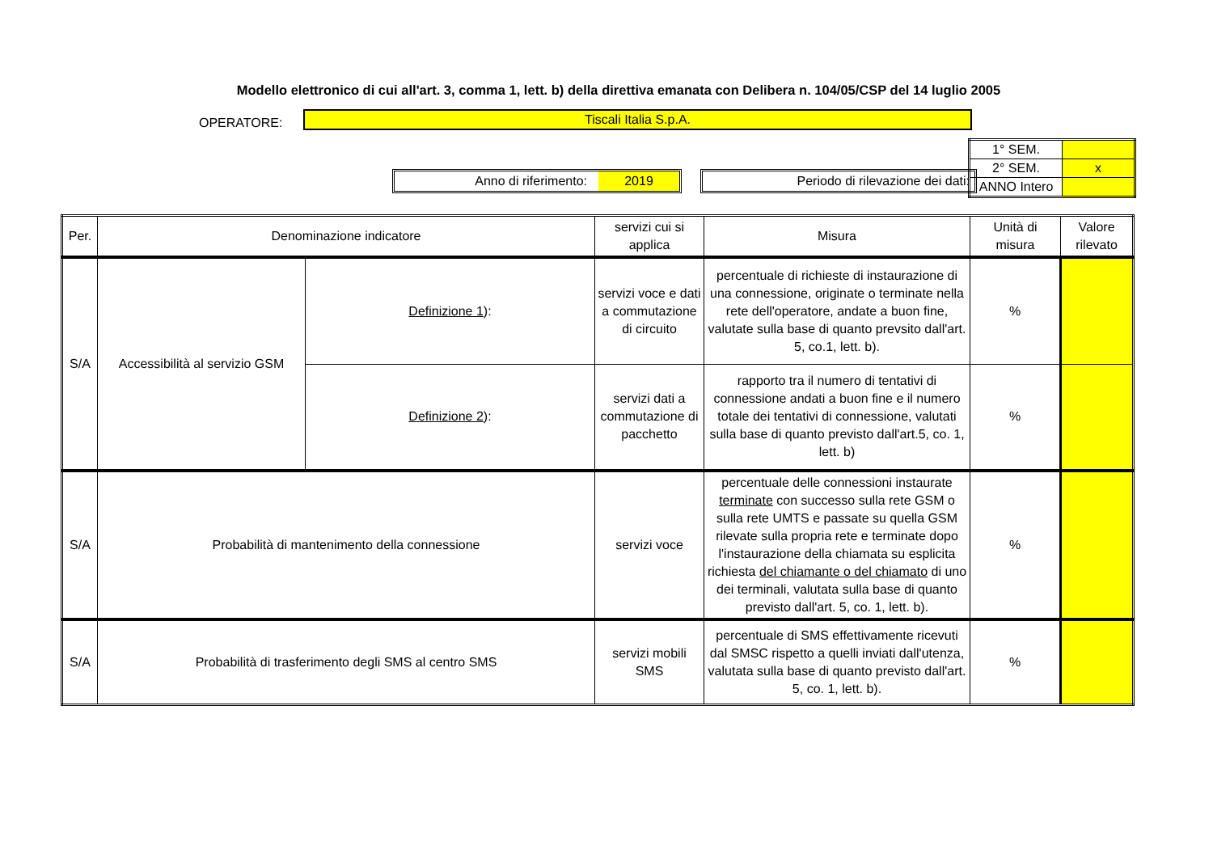Modello elettronico di cui all'art. 3, comma 1, lett. b) della direttiva emanata con Delibera n. 104/05/CSP del 14 luglio 2005
OPERATORE: Tiscali Italia S.p.A.
Anno di riferimento: 2019 Periodo di rilevazione dei dati:
| 1° SEM. | |
| 2° SEM. | x |
| ANNO Intero | |
| Per. | Denominazione indicatore | | servizi cui si applica | Misura | Unità di misura | Valore rilevato |
| --- | --- | --- | --- | --- | --- | --- |
| S/A | Accessibilità al servizio GSM | Definizione 1 ): | servizi voce e dati a commutazione di circuito | percentuale di richieste di instaurazione di una connessione, originate o terminate nella rete dell'operatore, andate a buon fine, valutate sulla base di quanto prevsito dall'art. 5, co.1, lett. b). | % | |
| | | Definizione 2 ): | servizi dati a commutazione di pacchetto | rapporto tra il numero di tentativi di connessione andati a buon fine e il numero totale dei tentativi di connessione, valutati sulla base di quanto previsto dall'art.5, co. 1, lett. b) | % | |
| S/A | Probabilità di mantenimento della connessione | | servizi voce | percentuale delle connessioni instaurate terminate con successo sulla rete GSM o sulla rete UMTS e passate su quella GSM rilevate sulla propria rete e terminate dopo l'instaurazione della chiamata su esplicita richiesta del chiamante o del chiamato di uno dei terminali, valutata sulla base di quanto previsto dall'art. 5, co. 1, lett. b). | % | |
| S/A | Probabilità di trasferimento degli SMS al centro SMS | | servizi mobili SMS | percentuale di SMS effettivamente ricevuti dal SMSC rispetto a quelli inviati dall'utenza, valutata sulla base di quanto previsto dall'art. 5, co. 1, lett. b). | % | |